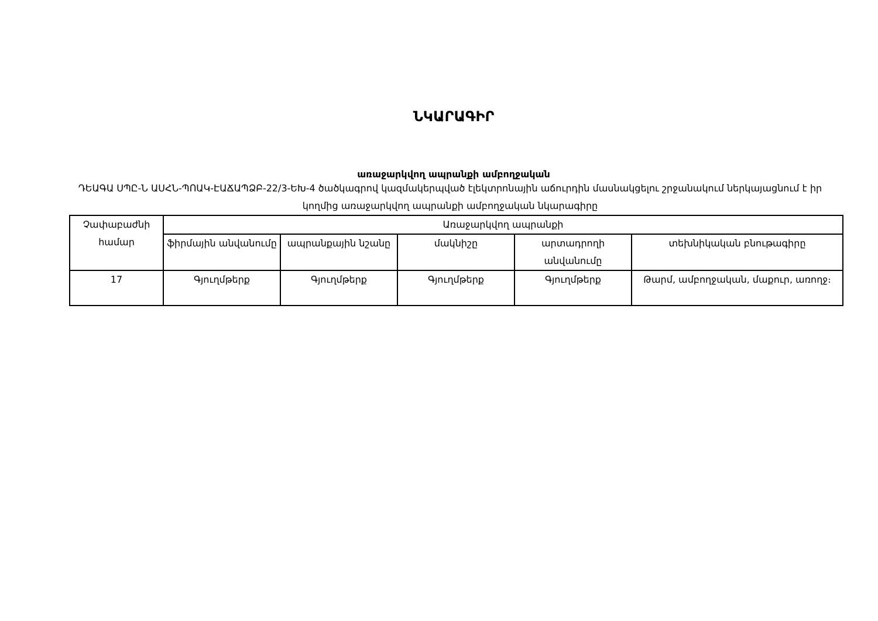ՆԿԱՐԱԳԻՐ
առաջարկվող ապրանքի ամբողջական
ԴԵԱԳԱ ՍՊԸ-Ն ԱՍՀՆ-ՊՈԱԿ-ԷԱՃԱՊՁԲ-22/3-ԵԽ-4 ծածկագրով կազմակերպված էլեկտրոնային աճուրդին մասնակցելու շրջանակում ներկայացնում է իր կողմից առաջարկվող ապրանքի ամբողջական նկարագիրը
| Չափաբաժնի համար | Առաջարկվող ապրանքի | | | | |
| --- | --- | --- | --- | --- | --- |
| | ֆիրմային անվանումը | ապրանքային նշանը | մակնիշը | արտադրողի անվանումը | տեխնիկական բնութագիրը |
| 17 | Գյուղմթերք | Գյուղմթերք | Գյուղմթերք | Գյուղմթերք | Թարմ, ամբողջական, մաքուր, առողջ։ |